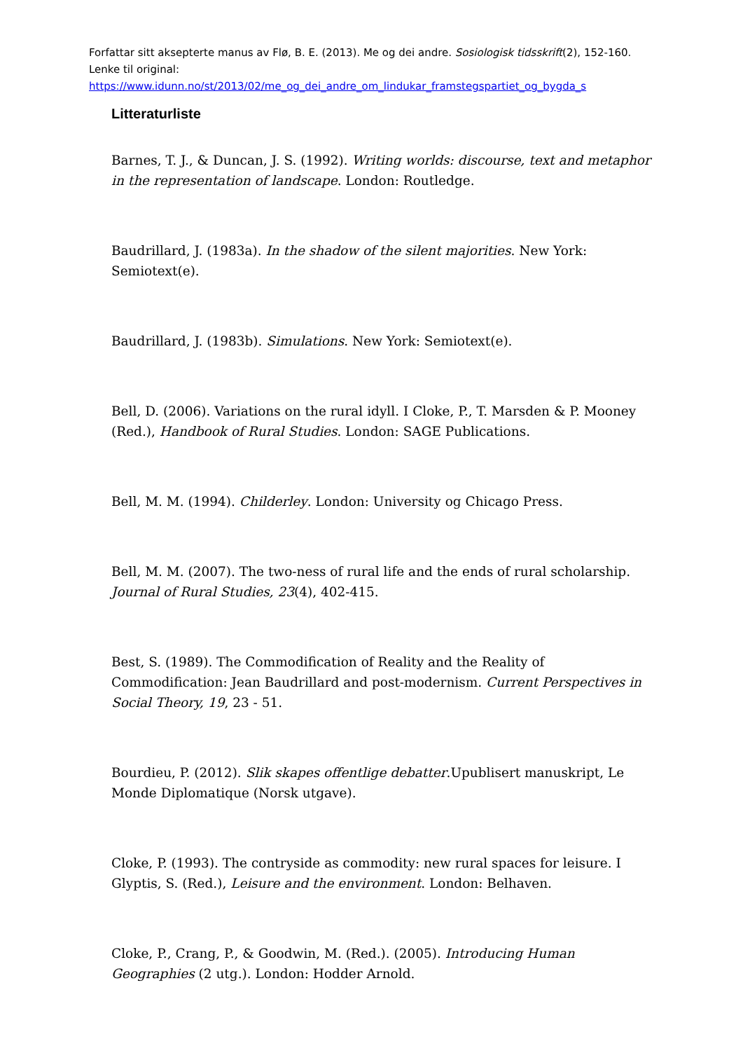Forfattar sitt aksepterte manus av Flø, B. E. (2013). Me og dei andre. Sosiologisk tidsskrift(2), 152-160. Lenke til original: https://www.idunn.no/st/2013/02/me_og_dei_andre_om_lindukar_framstegspartiet_og_bygda_s
Litteraturliste
Barnes, T. J., & Duncan, J. S. (1992). Writing worlds: discourse, text and metaphor in the representation of landscape. London: Routledge.
Baudrillard, J. (1983a). In the shadow of the silent majorities. New York: Semiotext(e).
Baudrillard, J. (1983b). Simulations. New York: Semiotext(e).
Bell, D. (2006). Variations on the rural idyll. I Cloke, P., T. Marsden & P. Mooney (Red.), Handbook of Rural Studies. London: SAGE Publications.
Bell, M. M. (1994). Childerley. London: University og Chicago Press.
Bell, M. M. (2007). The two-ness of rural life and the ends of rural scholarship. Journal of Rural Studies, 23(4), 402-415.
Best, S. (1989). The Commodification of Reality and the Reality of Commodification: Jean Baudrillard and post-modernism. Current Perspectives in Social Theory, 19, 23 - 51.
Bourdieu, P. (2012). Slik skapes offentlige debatter.Upublisert manuskript, Le Monde Diplomatique (Norsk utgave).
Cloke, P. (1993). The contryside as commodity: new rural spaces for leisure. I Glyptis, S. (Red.), Leisure and the environment. London: Belhaven.
Cloke, P., Crang, P., & Goodwin, M. (Red.). (2005). Introducing Human Geographies (2 utg.). London: Hodder Arnold.